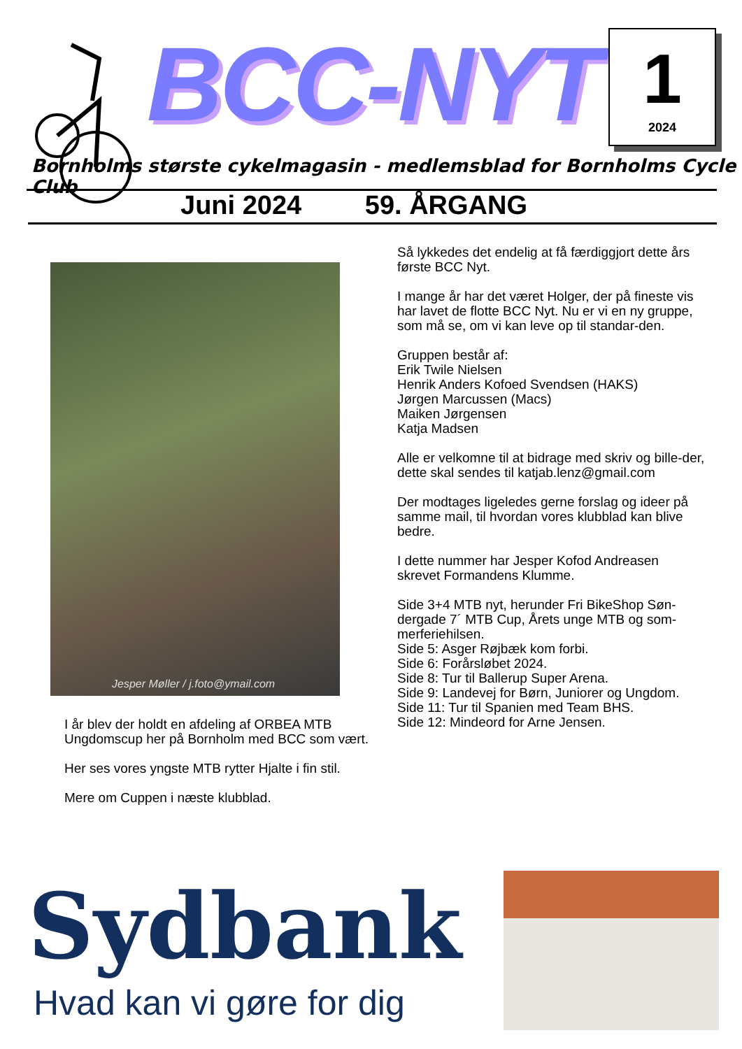BCC-NYT
1
2024
Bornholms største cykelmagasin - medlemsblad for Bornholms Cycle Club
Juni 2024 59. ÅRGANG
Jesper Møller / j.foto@ymail.com
I år blev der holdt en afdeling af ORBEA MTB Ungdomscup her på Bornholm med BCC som vært.
Her ses vores yngste MTB rytter Hjalte i fin stil.
Mere om Cuppen i næste klubblad.
Så lykkedes det endelig at få færdiggjort dette års første BCC Nyt.
I mange år har det været Holger, der på fineste vis har lavet de flotte BCC Nyt. Nu er vi en ny gruppe, som må se, om vi kan leve op til standar-den.
Gruppen består af:
Erik Twile Nielsen
Henrik Anders Kofoed Svendsen (HAKS)
Jørgen Marcussen (Macs)
Maiken Jørgensen
Katja Madsen
Alle er velkomne til at bidrage med skriv og bille-der, dette skal sendes til katjab.lenz@gmail.com
Der modtages ligeledes gerne forslag og ideer på samme mail, til hvordan vores klubblad kan blive bedre.
I dette nummer har Jesper Kofod Andreasen skrevet Formandens Klumme.
Side 3+4 MTB nyt, herunder Fri BikeShop Søn-dergade 7´ MTB Cup, Årets unge MTB og som-merferiehilsen.
Side 5: Asger Røjbæk kom forbi.
Side 6: Forårsløbet 2024.
Side 8: Tur til Ballerup Super Arena.
Side 9: Landevej for Børn, Juniorer og Ungdom.
Side 11: Tur til Spanien med Team BHS.
Side 12: Mindeord for Arne Jensen.
Sydbank
Hvad kan vi gøre for dig